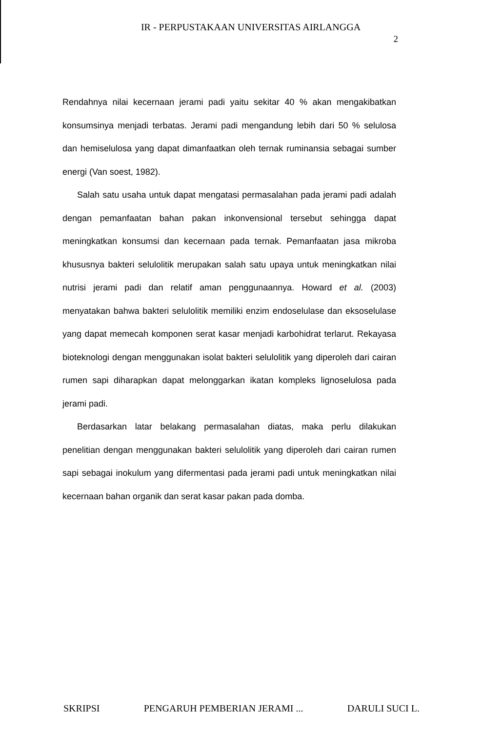IR - PERPUSTAKAAN UNIVERSITAS AIRLANGGA
2
Rendahnya nilai kecernaan jerami padi yaitu sekitar 40 % akan mengakibatkan konsumsinya menjadi terbatas. Jerami padi mengandung lebih dari 50 % selulosa dan hemiselulosa yang dapat dimanfaatkan oleh ternak ruminansia sebagai sumber energi (Van soest, 1982).
Salah satu usaha untuk dapat mengatasi permasalahan pada jerami padi adalah dengan pemanfaatan bahan pakan inkonvensional tersebut sehingga dapat meningkatkan konsumsi dan kecernaan pada ternak. Pemanfaatan jasa mikroba khususnya bakteri selulolitik merupakan salah satu upaya untuk meningkatkan nilai nutrisi jerami padi dan relatif aman penggunaannya. Howard et al. (2003) menyatakan bahwa bakteri selulolitik memiliki enzim endoselulase dan eksoselulase yang dapat memecah komponen serat kasar menjadi karbohidrat terlarut. Rekayasa bioteknologi dengan menggunakan isolat bakteri selulolitik yang diperoleh dari cairan rumen sapi diharapkan dapat melonggarkan ikatan kompleks lignoselulosa pada jerami padi.
Berdasarkan latar belakang permasalahan diatas, maka perlu dilakukan penelitian dengan menggunakan bakteri selulolitik yang diperoleh dari cairan rumen sapi sebagai inokulum yang difermentasi pada jerami padi untuk meningkatkan nilai kecernaan bahan organik dan serat kasar pakan pada domba.
SKRIPSI PENGARUH PEMBERIAN JERAMI ... DARULI SUCI L.